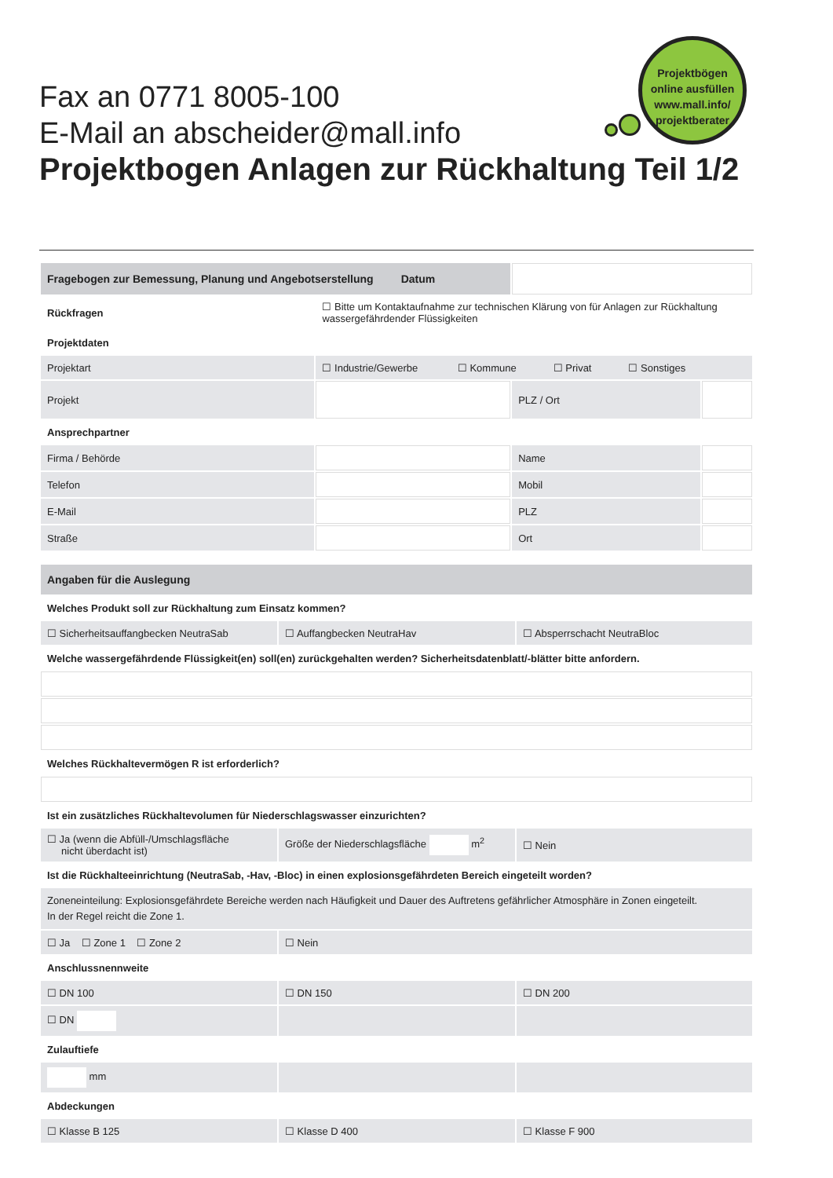Fax an 0771 8005-100
E-Mail an abscheider@mall.info
Projektbogen Anlagen zur Rückhaltung Teil 1/2
Projektbögen
online ausfüllen
www.mall.info/
projektberater
| Fragebogen zur Bemessung, Planung und Angebotserstellung Datum | | | |
| Rückfragen | ☐ Bitte um Kontaktaufnahme zur technischen Klärung von für Anlagen zur Rückhaltung wassergefährdender Flüssigkeiten | | |
| Projektdaten | | | |
| Projektart | ☐ Industrie/Gewerbe ☐ Kommune ☐ Privat ☐ Sonstiges | | |
| Projekt | | PLZ / Ort | |
| Ansprechpartner | | | |
| Firma / Behörde | | Name | |
| Telefon | | Mobil | |
| E-Mail | | PLZ | |
| Straße | | Ort | |
| Angaben für die Auslegung | | |
| Welches Produkt soll zur Rückhaltung zum Einsatz kommen? | | |
| ☐ Sicherheitsauffangbecken NeutraSab | ☐ Auffangbecken NeutraHav | ☐ Absperrschacht NeutraBloc |
| Welche wassergefährdende Flüssigkeit(en) soll(en) zurückgehalten werden? Sicherheitsdatenblatt/-blätter bitte anfordern. | | |
| Welches Rückhaltevermögen R ist erforderlich? | | |
| Ist ein zusätzliches Rückhaltevolumen für Niederschlagswasser einzurichten? | | |
| ☐ Ja (wenn die Abfüll-/Umschlagsfläche nicht überdacht ist) | Größe der Niederschlagsfläche m<sup>2</sup> | ☐ Nein |
| Ist die Rückhalteeinrichtung (NeutraSab, -Hav, -Bloc) in einen explosionsgefährdeten Bereich eingeteilt worden? | | |
| Zoneneinteilung: Explosionsgefährdete Bereiche werden nach Häufigkeit und Dauer des Auftretens gefährlicher Atmosphäre in Zonen eingeteilt. In der Regel reicht die Zone 1. | | |
| ☐ Ja ☐ Zone 1 ☐ Zone 2 | ☐ Nein | |
| Anschlussnennweite | | |
| ☐ DN 100 | ☐ DN 150 | ☐ DN 200 |
| ☐ DN | | |
| Zulauftiefe | | |
| mm | | |
| Abdeckungen | | |
| ☐ Klasse B 125 | ☐ Klasse D 400 | ☐ Klasse F 900 |